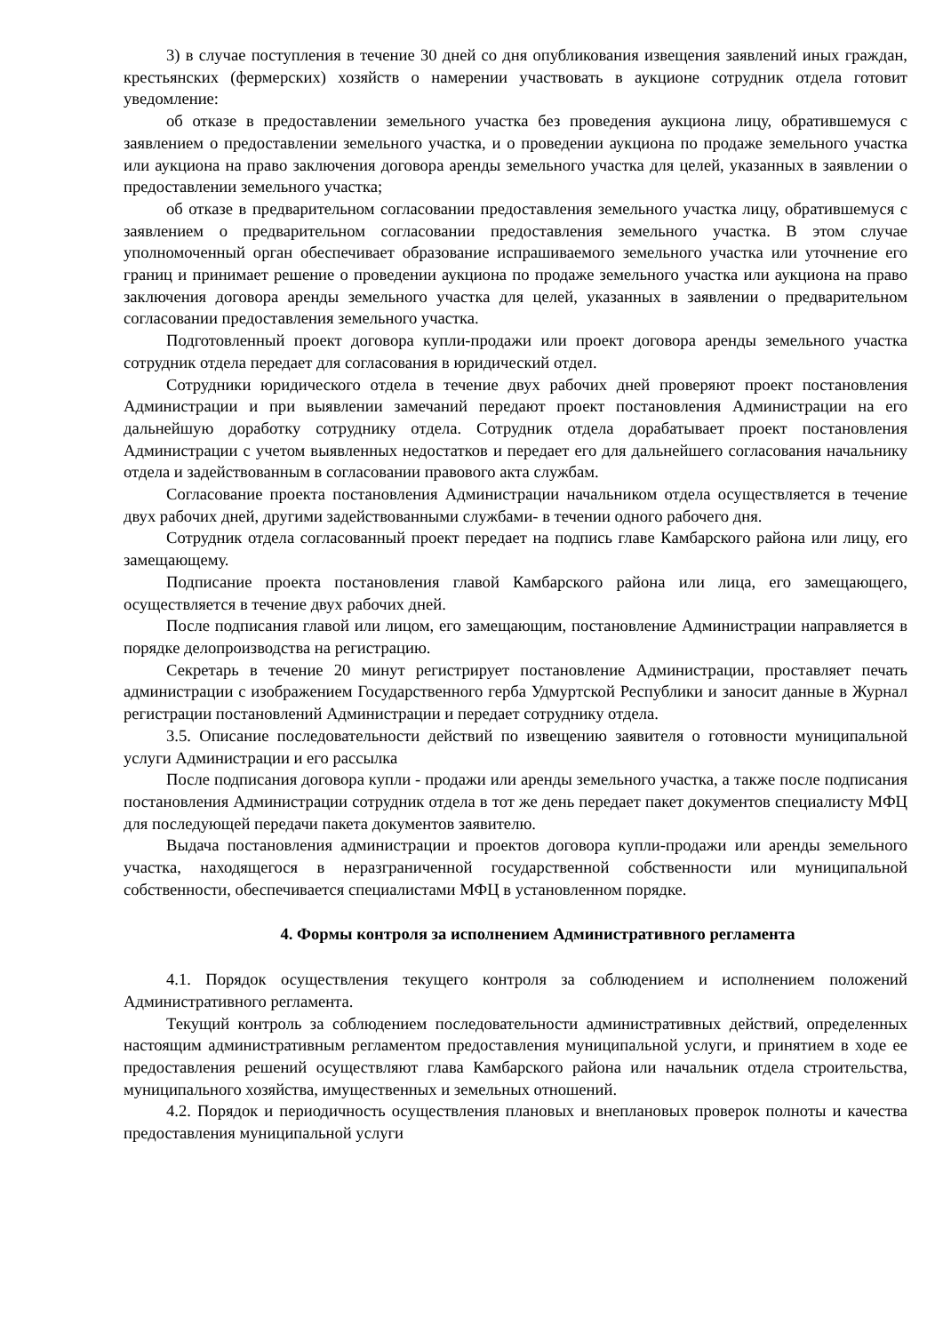3) в случае поступления в течение 30 дней со дня опубликования извещения заявлений иных граждан, крестьянских (фермерских) хозяйств о намерении участвовать в аукционе сотрудник отдела готовит уведомление:
об отказе в предоставлении земельного участка без проведения аукциона лицу, обратившемуся с заявлением о предоставлении земельного участка, и о проведении аукциона по продаже земельного участка или аукциона на право заключения договора аренды земельного участка для целей, указанных в заявлении о предоставлении земельного участка;
об отказе в предварительном согласовании предоставления земельного участка лицу, обратившемуся с заявлением о предварительном согласовании предоставления земельного участка. В этом случае уполномоченный орган обеспечивает образование испрашиваемого земельного участка или уточнение его границ и принимает решение о проведении аукциона по продаже земельного участка или аукциона на право заключения договора аренды земельного участка для целей, указанных в заявлении о предварительном согласовании предоставления земельного участка.
Подготовленный проект договора купли-продажи или проект договора аренды земельного участка сотрудник отдела передает для согласования в юридический отдел.
Сотрудники юридического отдела в течение двух рабочих дней проверяют проект постановления Администрации и при выявлении замечаний передают проект постановления Администрации на его дальнейшую доработку сотруднику отдела. Сотрудник отдела дорабатывает проект постановления Администрации с учетом выявленных недостатков и передает его для дальнейшего согласования начальнику отдела и задействованным в согласовании правового акта службам.
Согласование проекта постановления Администрации начальником отдела осуществляется в течение двух рабочих дней, другими задействованными службами- в течении одного рабочего дня.
Сотрудник отдела согласованный проект передает на подпись главе Камбарского района или лицу, его замещающему.
Подписание проекта постановления главой Камбарского района или лица, его замещающего, осуществляется в течение двух рабочих дней.
После подписания главой или лицом, его замещающим, постановление Администрации направляется в порядке делопроизводства на регистрацию.
Секретарь в течение 20 минут регистрирует постановление Администрации, проставляет печать администрации с изображением Государственного герба Удмуртской Республики и заносит данные в Журнал регистрации постановлений Администрации и передает сотруднику отдела.
3.5. Описание последовательности действий по извещению заявителя о готовности муниципальной услуги Администрации и его рассылка
После подписания договора купли - продажи или аренды земельного участка, а также после подписания постановления Администрации сотрудник отдела в тот же день передает пакет документов специалисту МФЦ для последующей передачи пакета документов заявителю.
Выдача постановления администрации и проектов договора купли-продажи или аренды земельного участка, находящегося в неразграниченной государственной собственности или муниципальной собственности, обеспечивается специалистами МФЦ в установленном порядке.
4. Формы контроля за исполнением Административного регламента
4.1. Порядок осуществления текущего контроля за соблюдением и исполнением положений Административного регламента.
Текущий контроль за соблюдением последовательности административных действий, определенных настоящим административным регламентом предоставления муниципальной услуги, и принятием в ходе ее предоставления решений осуществляют глава Камбарского района или начальник отдела строительства, муниципального хозяйства, имущественных и земельных отношений.
4.2. Порядок и периодичность осуществления плановых и внеплановых проверок полноты и качества предоставления муниципальной услуги